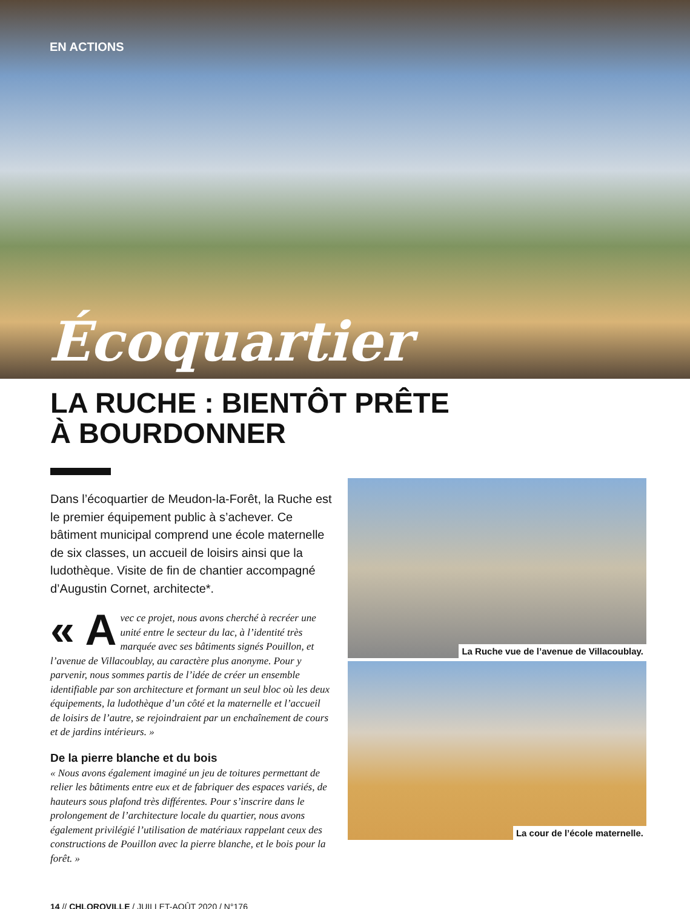EN ACTIONS
Écoquartier
LA RUCHE : BIENTÔT PRÊTE
À BOURDONNER
Dans l’écoquartier de Meudon-la-Forêt, la Ruche est le premier équipement public à s’achever. Ce bâtiment municipal comprend une école maternelle de six classes, un accueil de loisirs ainsi que la ludothèque. Visite de fin de chantier accompagné d’Augustin Cornet, architecte*.
« A vec ce projet, nous avons cherché à recréer une unité entre le secteur du lac, à l’identité très marquée avec ses bâtiments signés Pouillon, et l’avenue de Villacoublay, au caractère plus anonyme. Pour y parvenir, nous sommes partis de l’idée de créer un ensemble identifiable par son architecture et formant un seul bloc où les deux équipements, la ludothèque d’un côté et la maternelle et l’accueil de loisirs de l’autre, se rejoindraient par un enchaînement de cours et de jardins intérieurs. »
De la pierre blanche et du bois
« Nous avons également imaginé un jeu de toitures permettant de relier les bâtiments entre eux et de fabriquer des espaces variés, de hauteurs sous plafond très différentes. Pour s’inscrire dans le prolongement de l’architecture locale du quartier, nous avons également privilégié l’utilisation de matériaux rappelant ceux des constructions de Pouillon avec la pierre blanche, et le bois pour la forêt. »
La Ruche vue de l’avenue de Villacoublay.
La cour de l’école maternelle.
14 // CHLOROVILLE / JUILLET-AOÛT 2020 / N°176